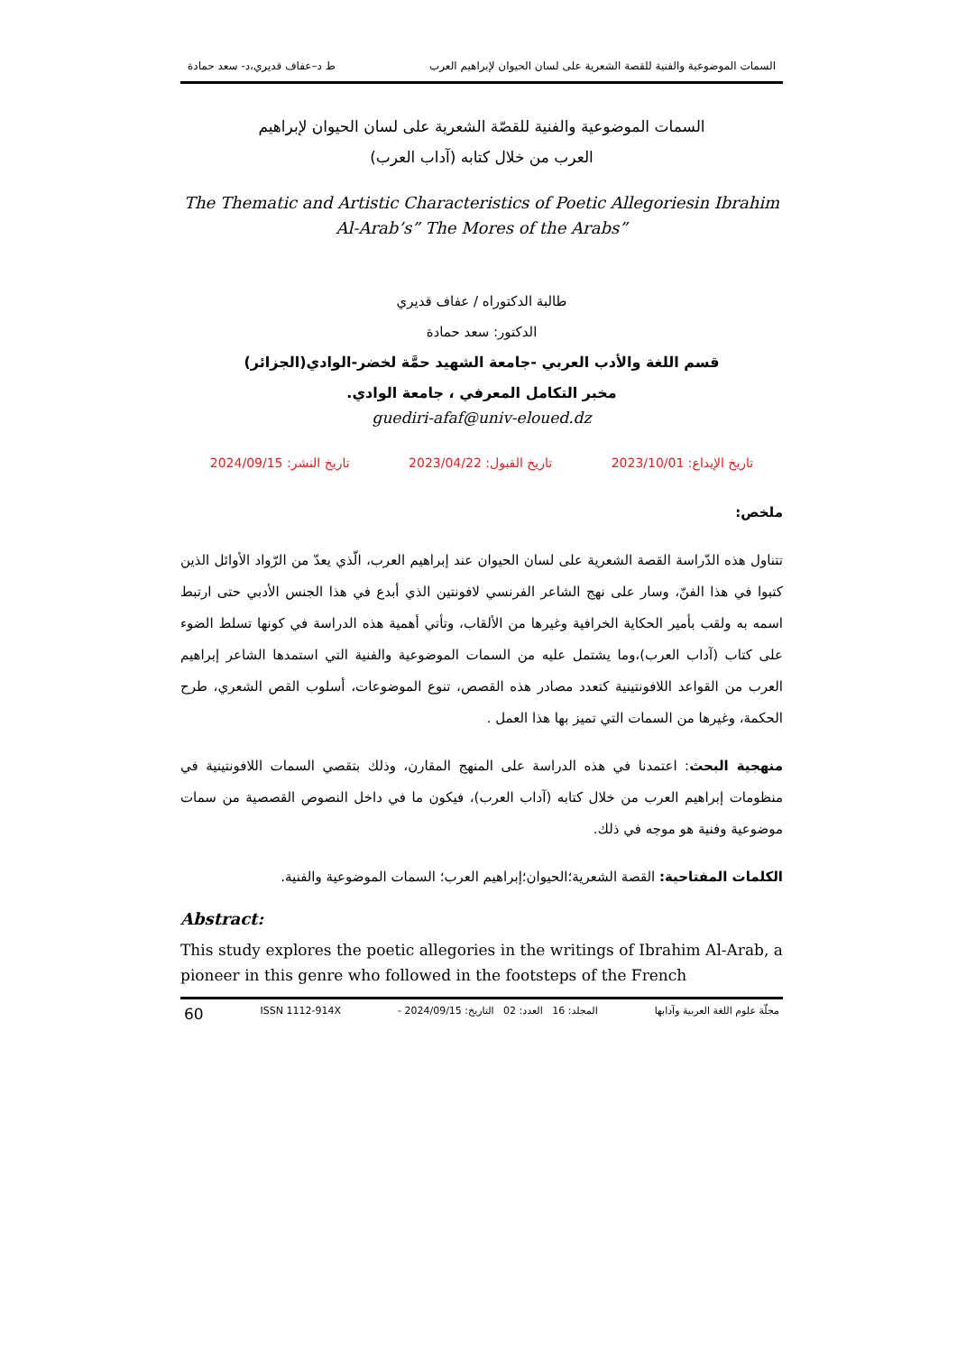السمات الموضوعية والفنية للقصة الشعرية على لسان الحيوان لإبراهيم العرب ط د–عفاف قديري،د- سعد حمادة
السمات الموضوعية والفنية للقصّة الشعرية على لسان الحيوان لإبراهيم
العرب من خلال كتابه (آداب العرب)
The Thematic and Artistic Characteristics of Poetic Allegoriesin Ibrahim Al-Arab’s” The Mores of the Arabs”
طالبة الدكتوراه / عفاف قديري
الدكتور: سعد حمادة
قسم اللغة والأدب العربي -جامعة الشهيد حمَّة لخضر-الوادي(الجزائر)
مخبر التكامل المعرفي ، جامعة الوادي.
guediri-afaf@univ-eloued.dz
تاريخ الإيداع: 2023/10/01 تاريخ القبول: 2023/04/22 تاريخ النشر: 2024/09/15
ملخص:
تتناول هذه الدّراسة القصة الشعرية على لسان الحيوان عند إبراهيم العرب، الّذي يعدّ من الرّواد الأوائل الذين كتبوا في هذا الفنّ، وسار على نهج الشاعر الفرنسي لافونتين الذي أبدع في هذا الجنس الأدبي حتى ارتبط اسمه به ولقب بأمير الحكاية الخرافية وغيرها من الألقاب، وتأتي أهمية هذه الدراسة في كونها تسلط الضوء على كتاب (آداب العرب)،وما يشتمل عليه من السمات الموضوعية والفنية التي استمدها الشاعر إبراهيم العرب من القواعد اللافونتينية كتعدد مصادر هذه القصص، تنوع الموضوعات، أسلوب القص الشعري، طرح الحكمة، وغيرها من السمات التي تميز بها هذا العمل .
منهجية البحث: اعتمدنا في هذه الدراسة على المنهج المقارن، وذلك بتقصي السمات اللافونتينية في منظومات إبراهيم العرب من خلال كتابه (آداب العرب)، فيكون ما في داخل النصوص القصصية من سمات موضوعية وفنية هو موجه في ذلك.
الكلمات المفتاحية: القصة الشعرية؛الحيوان؛إبراهيم العرب؛ السمات الموضوعية والفنية.
Abstract:
This study explores the poetic allegories in the writings of Ibrahim Al-Arab, a pioneer in this genre who followed in the footsteps of the French
مجلّة علوم اللغة العربية وآدابها المجلد: 16 العدد: 02 التاريخ: 2024/09/15 - ISSN 1112-914X 60